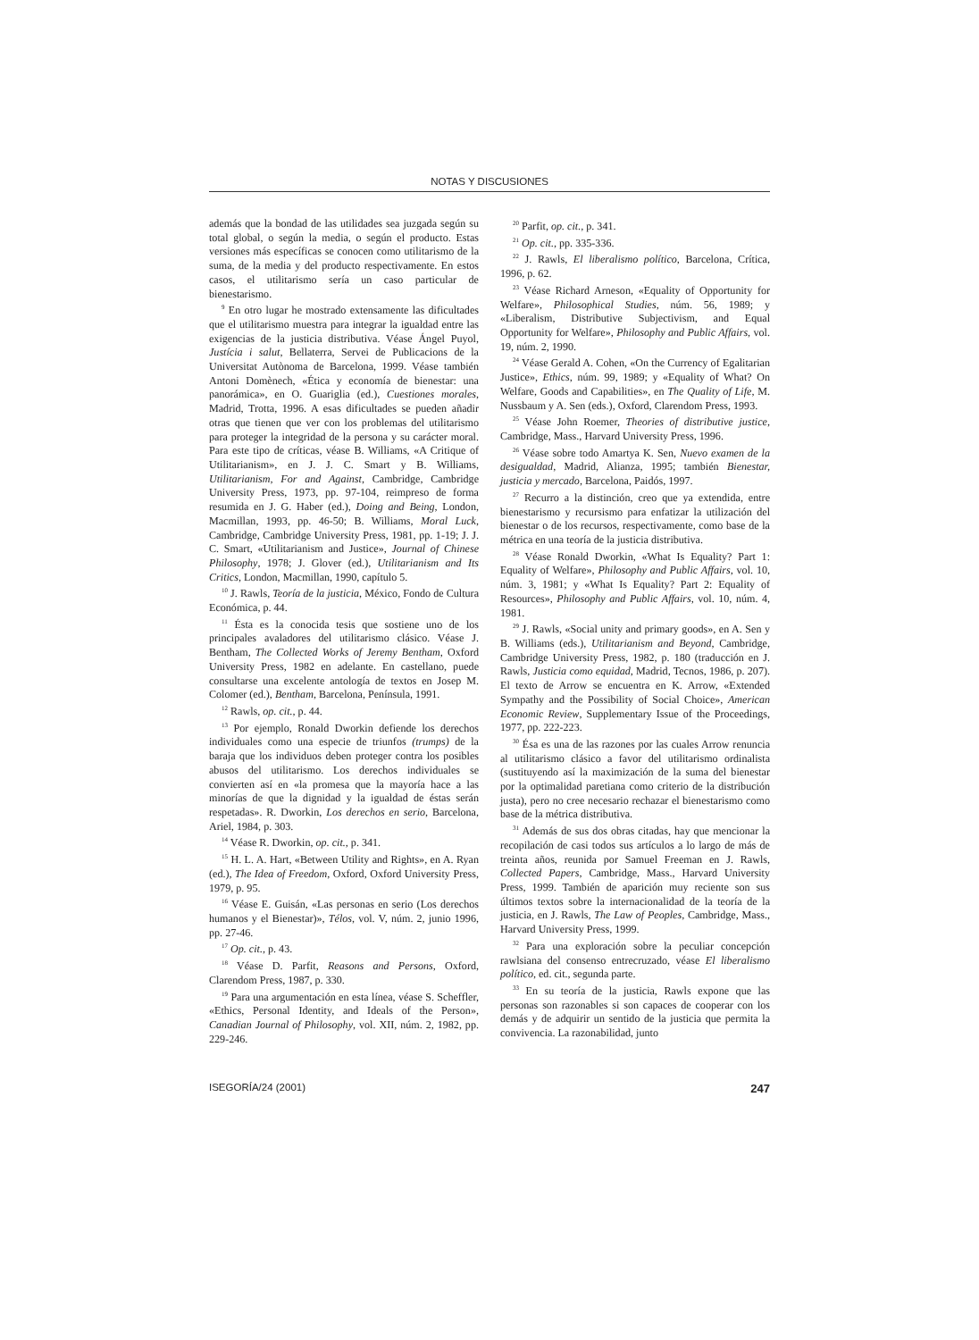NOTAS Y DISCUSIONES
además que la bondad de las utilidades sea juzgada según su total global, o según la media, o según el producto. Estas versiones más específicas se conocen como utilitarismo de la suma, de la media y del producto respectivamente. En estos casos, el utilitarismo sería un caso particular de bienestarismo.
<sup>9</sup> En otro lugar he mostrado extensamente las dificultades que el utilitarismo muestra para integrar la igualdad entre las exigencias de la justicia distributiva. Véase Ángel Puyol, Justícia i salut, Bellaterra, Servei de Publicacions de la Universitat Autònoma de Barcelona, 1999. Véase también Antoni Domènech, «Ética y economía de bienestar: una panorámica», en O. Guariglia (ed.), Cuestiones morales, Madrid, Trotta, 1996. A esas dificultades se pueden añadir otras que tienen que ver con los problemas del utilitarismo para proteger la integridad de la persona y su carácter moral. Para este tipo de críticas, véase B. Williams, «A Critique of Utilitarianism», en J. J. C. Smart y B. Williams, Utilitarianism, For and Against, Cambridge, Cambridge University Press, 1973, pp. 97-104, reimpreso de forma resumida en J. G. Haber (ed.), Doing and Being, London, Macmillan, 1993, pp. 46-50; B. Williams, Moral Luck, Cambridge, Cambridge University Press, 1981, pp. 1-19; J. J. C. Smart, «Utilitarianism and Justice», Journal of Chinese Philosophy, 1978; J. Glover (ed.), Utilitarianism and Its Critics, London, Macmillan, 1990, capítulo 5.
<sup>10</sup> J. Rawls, Teoría de la justicia, México, Fondo de Cultura Económica, p. 44.
<sup>11</sup> Ésta es la conocida tesis que sostiene uno de los principales avaladores del utilitarismo clásico. Véase J. Bentham, The Collected Works of Jeremy Bentham, Oxford University Press, 1982 en adelante. En castellano, puede consultarse una excelente antología de textos en Josep M. Colomer (ed.), Bentham, Barcelona, Península, 1991.
<sup>12</sup> Rawls, op. cit., p. 44.
<sup>13</sup> Por ejemplo, Ronald Dworkin defiende los derechos individuales como una especie de triunfos (trumps) de la baraja que los individuos deben proteger contra los posibles abusos del utilitarismo. Los derechos individuales se convierten así en «la promesa que la mayoría hace a las minorías de que la dignidad y la igualdad de éstas serán respetadas». R. Dworkin, Los derechos en serio, Barcelona, Ariel, 1984, p. 303.
<sup>14</sup> Véase R. Dworkin, op. cit., p. 341.
<sup>15</sup> H. L. A. Hart, «Between Utility and Rights», en A. Ryan (ed.), The Idea of Freedom, Oxford, Oxford University Press, 1979, p. 95.
<sup>16</sup> Véase E. Guisán, «Las personas en serio (Los derechos humanos y el Bienestar)», Télos, vol. V, núm. 2, junio 1996, pp. 27-46.
<sup>17</sup> Op. cit., p. 43.
<sup>18</sup> Véase D. Parfit, Reasons and Persons, Oxford, Clarendom Press, 1987, p. 330.
<sup>19</sup> Para una argumentación en esta línea, véase S. Scheffler, «Ethics, Personal Identity, and Ideals of the Person», Canadian Journal of Philosophy, vol. XII, núm. 2, 1982, pp. 229-246.
<sup>20</sup> Parfit, op. cit., p. 341.
<sup>21</sup> Op. cit., pp. 335-336.
<sup>22</sup> J. Rawls, El liberalismo político, Barcelona, Crítica, 1996, p. 62.
<sup>23</sup> Véase Richard Arneson, «Equality of Opportunity for Welfare», Philosophical Studies, núm. 56, 1989; y «Liberalism, Distributive Subjectivism, and Equal Opportunity for Welfare», Philosophy and Public Affairs, vol. 19, núm. 2, 1990.
<sup>24</sup> Véase Gerald A. Cohen, «On the Currency of Egalitarian Justice», Ethics, núm. 99, 1989; y «Equality of What? On Welfare, Goods and Capabilities», en The Quality of Life, M. Nussbaum y A. Sen (eds.), Oxford, Clarendom Press, 1993.
<sup>25</sup> Véase John Roemer, Theories of distributive justice, Cambridge, Mass., Harvard University Press, 1996.
<sup>26</sup> Véase sobre todo Amartya K. Sen, Nuevo examen de la desigualdad, Madrid, Alianza, 1995; también Bienestar, justicia y mercado, Barcelona, Paidós, 1997.
<sup>27</sup> Recurro a la distinción, creo que ya extendida, entre bienestarismo y recursismo para enfatizar la utilización del bienestar o de los recursos, respectivamente, como base de la métrica en una teoría de la justicia distributiva.
<sup>28</sup> Véase Ronald Dworkin, «What Is Equality? Part 1: Equality of Welfare», Philosophy and Public Affairs, vol. 10, núm. 3, 1981; y «What Is Equality? Part 2: Equality of Resources», Philosophy and Public Affairs, vol. 10, núm. 4, 1981.
<sup>29</sup> J. Rawls, «Social unity and primary goods», en A. Sen y B. Williams (eds.), Utilitarianism and Beyond, Cambridge, Cambridge University Press, 1982, p. 180 (traducción en J. Rawls, Justicia como equidad, Madrid, Tecnos, 1986, p. 207). El texto de Arrow se encuentra en K. Arrow, «Extended Sympathy and the Possibility of Social Choice», American Economic Review, Supplementary Issue of the Proceedings, 1977, pp. 222-223.
<sup>30</sup> Ésa es una de las razones por las cuales Arrow renuncia al utilitarismo clásico a favor del utilitarismo ordinalista (sustituyendo así la maximización de la suma del bienestar por la optimalidad paretiana como criterio de la distribución justa), pero no cree necesario rechazar el bienestarismo como base de la métrica distributiva.
<sup>31</sup> Además de sus dos obras citadas, hay que mencionar la recopilación de casi todos sus artículos a lo largo de más de treinta años, reunida por Samuel Freeman en J. Rawls, Collected Papers, Cambridge, Mass., Harvard University Press, 1999. También de aparición muy reciente son sus últimos textos sobre la internacionalidad de la teoría de la justicia, en J. Rawls, The Law of Peoples, Cambridge, Mass., Harvard University Press, 1999.
<sup>32</sup> Para una exploración sobre la peculiar concepción rawlsiana del consenso entrecruzado, véase El liberalismo político, ed. cit., segunda parte.
<sup>33</sup> En su teoría de la justicia, Rawls expone que las personas son razonables si son capaces de cooperar con los demás y de adquirir un sentido de la justicia que permita la convivencia. La razonabilidad, junto
ISEGORÍA/24 (2001) 247